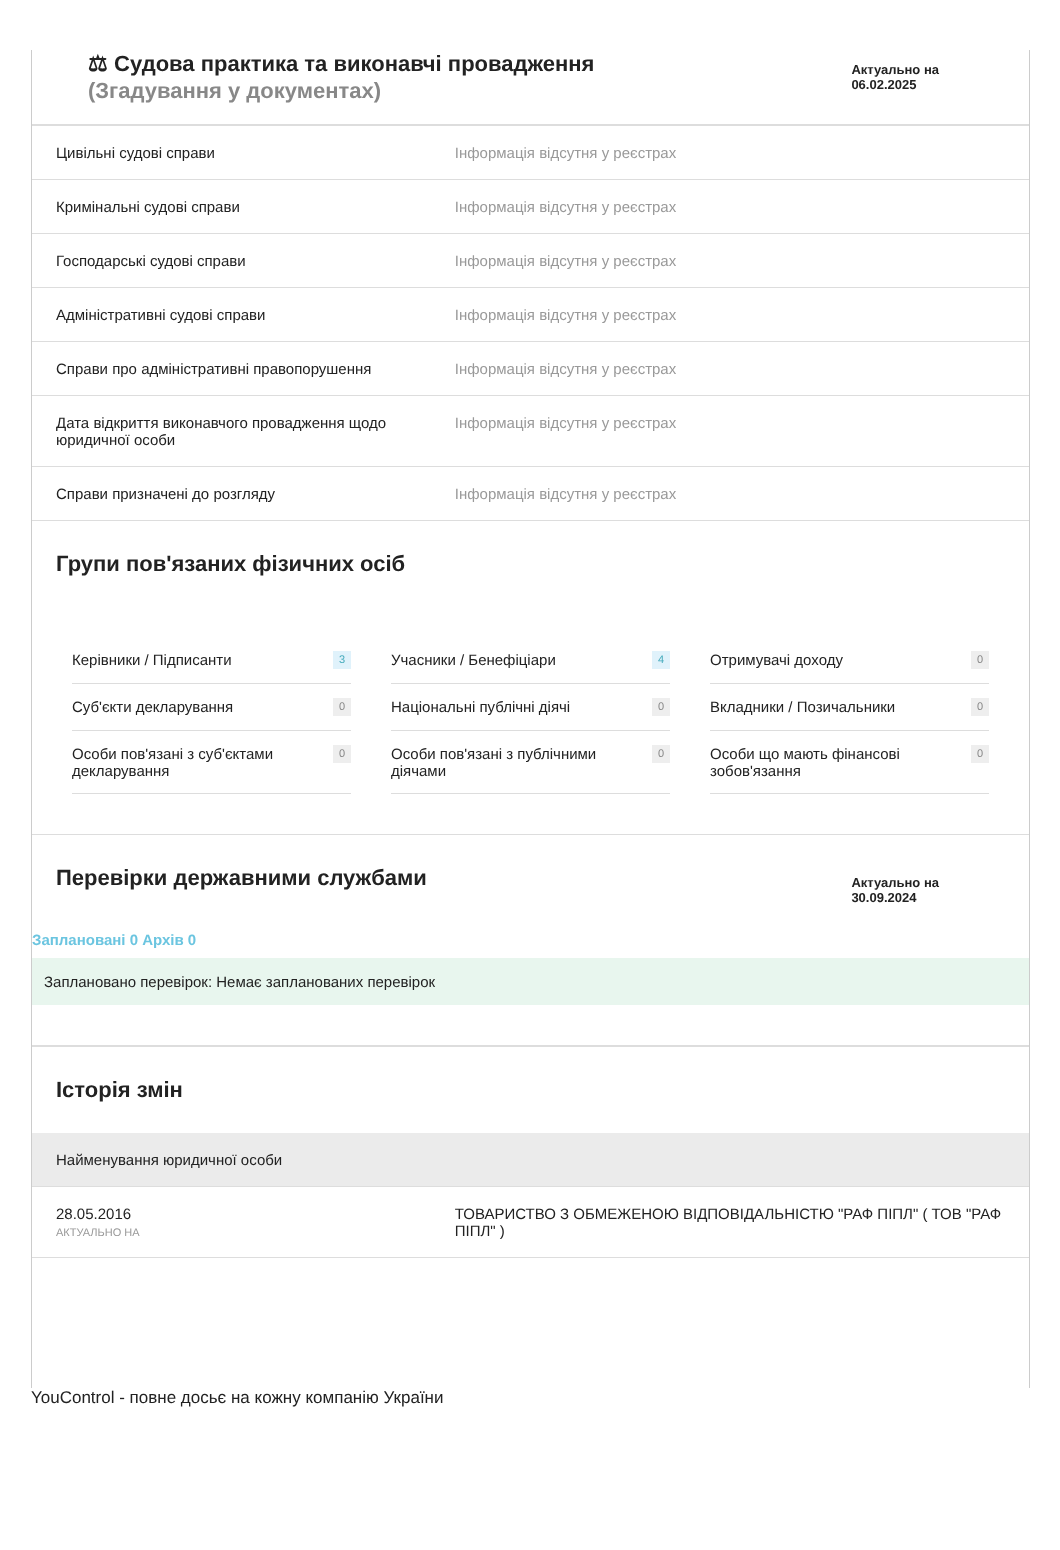⚖ Судова практика та виконавчі провадження
(Згадування у документах)
Актуально на
06.02.2025
| Цивільні судові справи | Інформація відсутня у реєстрах |
| Кримінальні судові справи | Інформація відсутня у реєстрах |
| Господарські судові справи | Інформація відсутня у реєстрах |
| Адміністративні судові справи | Інформація відсутня у реєстрах |
| Справи про адміністративні правопорушення | Інформація відсутня у реєстрах |
| Дата відкриття виконавчого провадження щодо юридичної особи | Інформація відсутня у реєстрах |
| Справи призначені до розгляду | Інформація відсутня у реєстрах |
Групи пов'язаних фізичних осіб
Керівники / Підписанти 3
Учасники / Бенефіціари 4
Отримувачі доходу 0
Суб'єкти декларування 0
Національні публічні діячі 0
Вкладники / Позичальники 0
Особи пов'язані з суб'єктами декларування 0
Особи пов'язані з публічними діячами 0
Особи що мають фінансові зобов'язання 0
Перевірки державними службами
Актуально на
30.09.2024
Заплановані 0 Архів 0
Заплановано перевірок: Немає запланованих перевірок
Історія змін
Найменування юридичної особи
| 28.05.2016 АКТУАЛЬНО НА | ТОВАРИСТВО З ОБМЕЖЕНОЮ ВІДПОВІДАЛЬНІСТЮ "РАФ ПІПЛ" ( ТОВ "РАФ ПІПЛ" ) |
YouControl - повне досьє на кожну компанію України